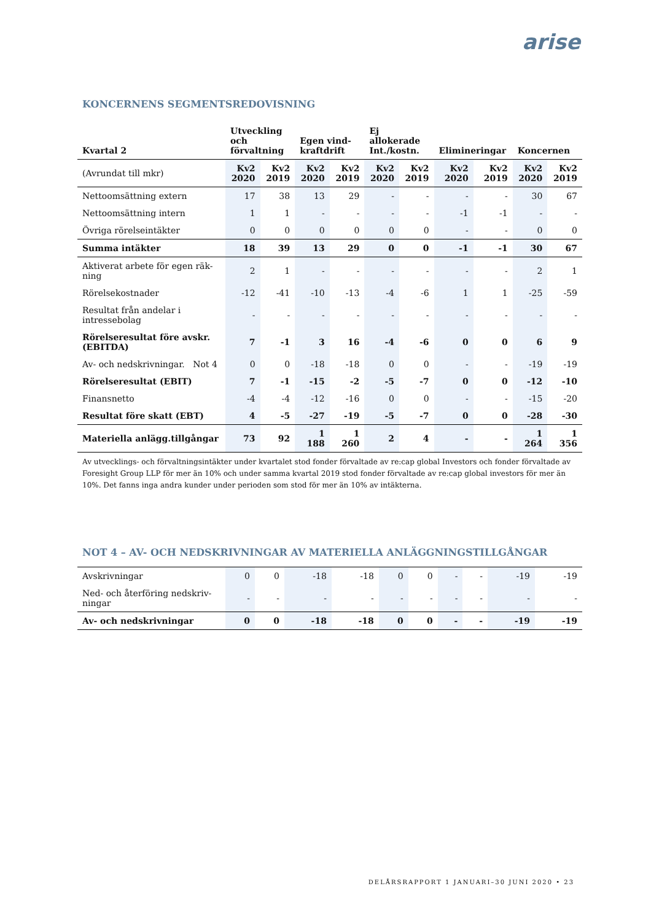arise
KONCERNENS SEGMENTSREDOVISNING
| Kvartal 2 | Utveckling och förvaltning | | Egen vind- kraftdrift | | Ej allokerade Int./kostn. | | Elimineringar | | Koncernen | |
| --- | --- | --- | --- | --- | --- | --- | --- | --- | --- | --- |
| (Avrundat till mkr) | Kv2 2020 | Kv2 2019 | Kv2 2020 | Kv2 2019 | Kv2 2020 | Kv2 2019 | Kv2 2020 | Kv2 2019 | Kv2 2020 | Kv2 2019 |
| Nettoomsättning extern | 17 | 38 | 13 | 29 | - | - | - | - | 30 | 67 |
| Nettoomsättning intern | 1 | 1 | - | - | - | - | -1 | -1 | - | - |
| Övriga rörelseintäkter | 0 | 0 | 0 | 0 | 0 | 0 | - | - | 0 | 0 |
| Summa intäkter | 18 | 39 | 13 | 29 | 0 | 0 | -1 | -1 | 30 | 67 |
| Aktiverat arbete för egen räk-ning | 2 | 1 | - | - | - | - | - | - | 2 | 1 |
| Rörelsekostnader | -12 | -41 | -10 | -13 | -4 | -6 | 1 | 1 | -25 | -59 |
| Resultat från andelar i intressebolag | - | - | - | - | - | - | - | - | - | - |
| Rörelseresultat före avskr. (EBITDA) | 7 | -1 | 3 | 16 | -4 | -6 | 0 | 0 | 6 | 9 |
| Av- och nedskrivningar. Not 4 | 0 | 0 | -18 | -18 | 0 | 0 | - | - | -19 | -19 |
| Rörelseresultat (EBIT) | 7 | -1 | -15 | -2 | -5 | -7 | 0 | 0 | -12 | -10 |
| Finansnetto | -4 | -4 | -12 | -16 | 0 | 0 | - | - | -15 | -20 |
| Resultat före skatt (EBT) | 4 | -5 | -27 | -19 | -5 | -7 | 0 | 0 | -28 | -30 |
| Materiella anlägg.tillgångar | 73 | 92 | 1 188 | 1 260 | 2 | 4 | - | - | 1 264 | 1 356 |
Av utvecklings- och förvaltningsintäkter under kvartalet stod fonder förvaltade av re:cap global Investors och fonder förvaltade av Foresight Group LLP för mer än 10% och under samma kvartal 2019 stod fonder förvaltade av re:cap global investors för mer än 10%. Det fanns inga andra kunder under perioden som stod för mer än 10% av intäkterna.
NOT 4 – AV- OCH NEDSKRIVNINGAR AV MATERIELLA ANLÄGGNINGSTILLGÅNGAR
| Avskrivningar | 0 | 0 | -18 | -18 | 0 | 0 | - | - | -19 | -19 |
| Ned- och återföring nedskriv-ningar | - | - | - | - | - | - | - | - | - | - |
| Av- och nedskrivningar | 0 | 0 | -18 | -18 | 0 | 0 | - | - | -19 | -19 |
DELÅRSRAPPORT 1 JANUARI–30 JUNI 2020 • 23